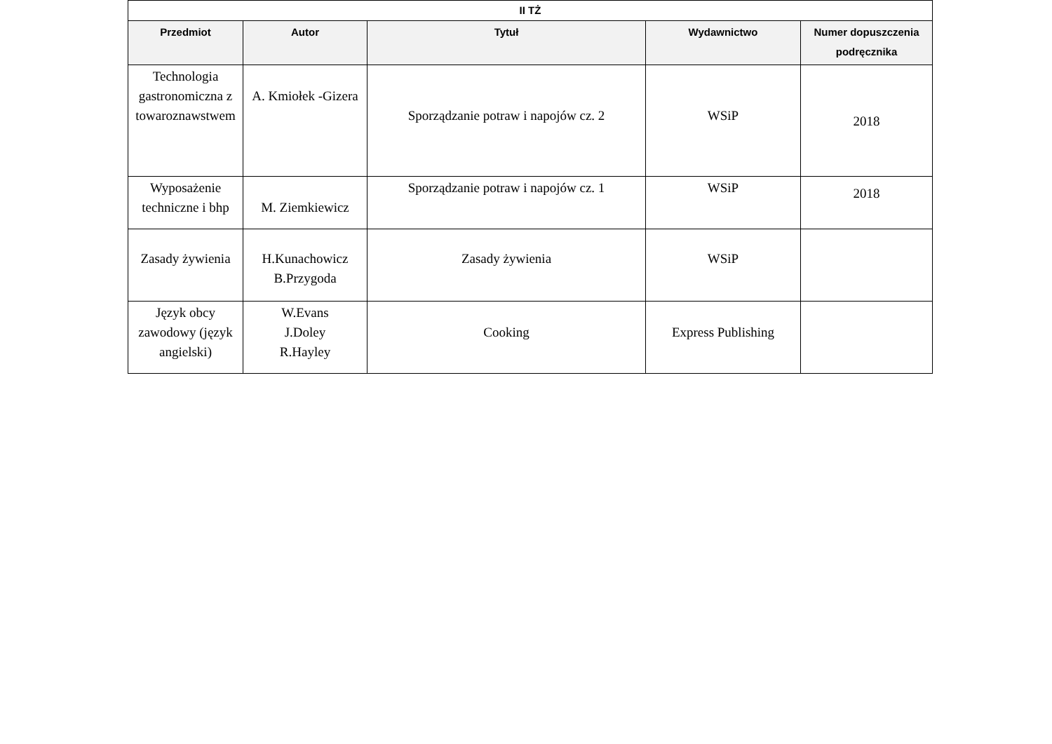| II TŻ | | | | |
| --- | --- | --- | --- | --- |
| Przedmiot | Autor | Tytuł | Wydawnictwo | Numer dopuszczenia podręcznika |
| Technologia gastronomiczna z towaroznawstwem | A. Kmiołek -Gizera | Sporządzanie potraw i napojów cz. 2 | WSiP | 2018 |
| Wyposażenie techniczne i bhp | M. Ziemkiewicz | Sporządzanie potraw i napojów cz. 1 | WSiP | 2018 |
| Zasady żywienia | H.Kunachowicz B.Przygoda | Zasady żywienia | WSiP | |
| Język obcy zawodowy (język angielski) | W.Evans J.Doley R.Hayley | Cooking | Express Publishing | |